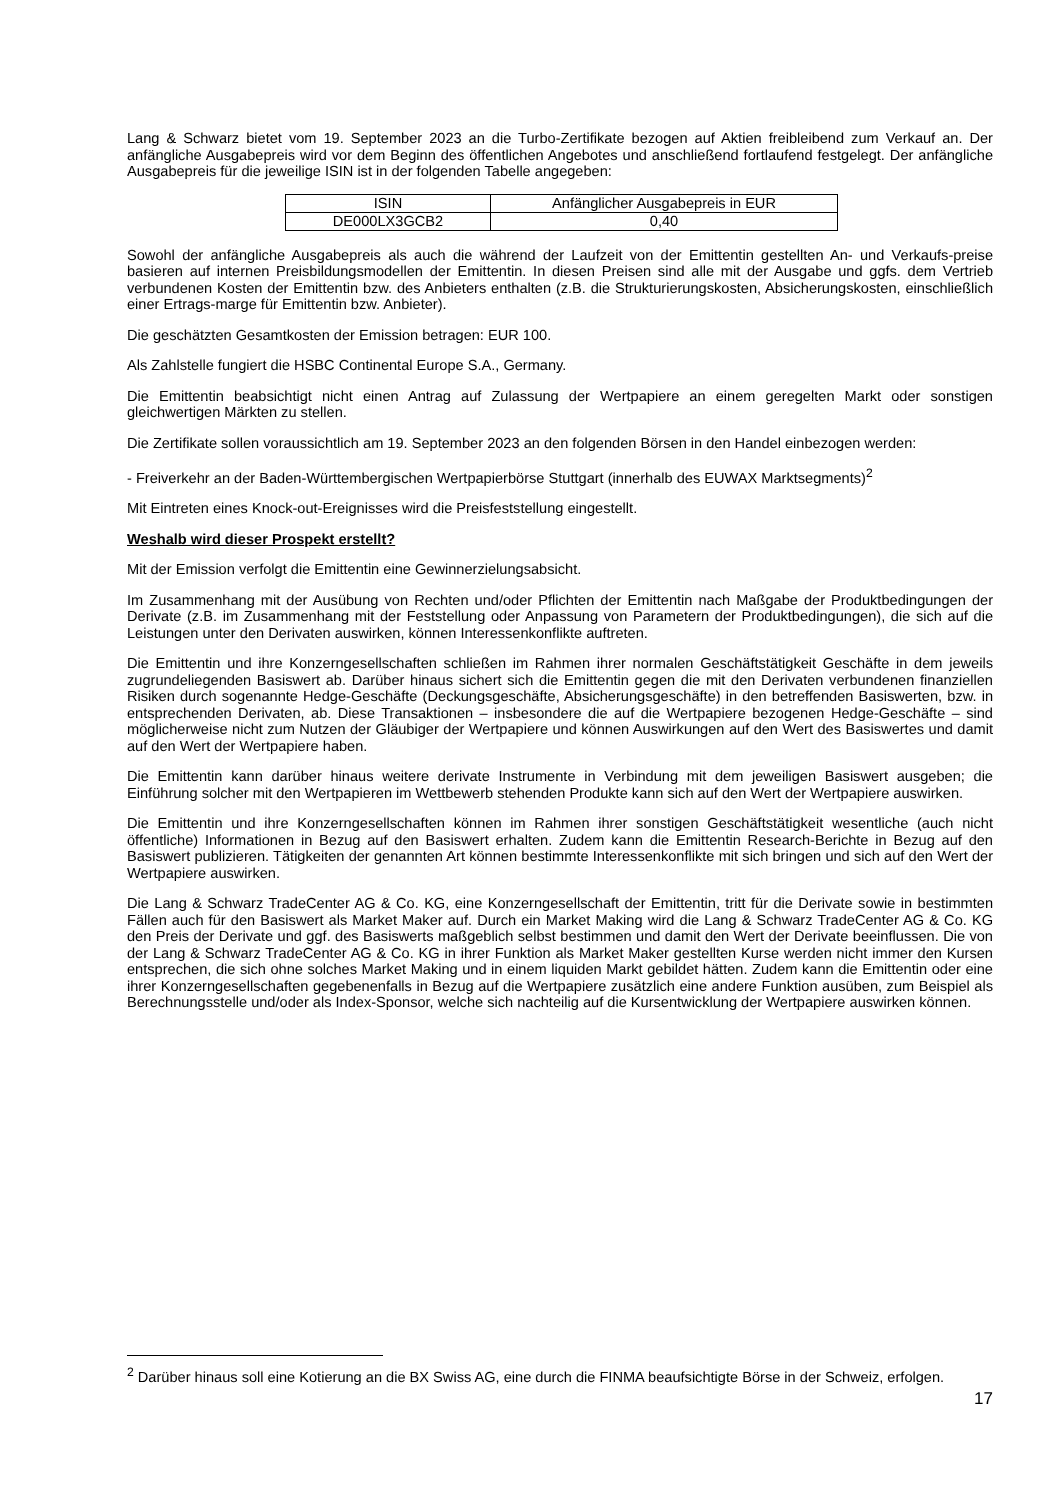Lang & Schwarz bietet vom 19. September 2023 an die Turbo-Zertifikate bezogen auf Aktien freibleibend zum Verkauf an. Der anfängliche Ausgabepreis wird vor dem Beginn des öffentlichen Angebotes und anschließend fortlaufend festgelegt. Der anfängliche Ausgabepreis für die jeweilige ISIN ist in der folgenden Tabelle angegeben:
| ISIN | Anfänglicher Ausgabepreis in EUR |
| DE000LX3GCB2 | 0,40 |
Sowohl der anfängliche Ausgabepreis als auch die während der Laufzeit von der Emittentin gestellten An- und Verkaufs-preise basieren auf internen Preisbildungsmodellen der Emittentin. In diesen Preisen sind alle mit der Ausgabe und ggfs. dem Vertrieb verbundenen Kosten der Emittentin bzw. des Anbieters enthalten (z.B. die Strukturierungskosten, Absicherungskosten, einschließlich einer Ertrags-marge für Emittentin bzw. Anbieter).
Die geschätzten Gesamtkosten der Emission betragen: EUR 100.
Als Zahlstelle fungiert die HSBC Continental Europe S.A., Germany.
Die Emittentin beabsichtigt nicht einen Antrag auf Zulassung der Wertpapiere an einem geregelten Markt oder sonstigen gleichwertigen Märkten zu stellen.
Die Zertifikate sollen voraussichtlich am 19. September 2023 an den folgenden Börsen in den Handel einbezogen werden:
- Freiverkehr an der Baden-Württembergischen Wertpapierbörse Stuttgart (innerhalb des EUWAX Marktsegments)<sup>2</sup>
Mit Eintreten eines Knock-out-Ereignisses wird die Preisfeststellung eingestellt.
Weshalb wird dieser Prospekt erstellt?
Mit der Emission verfolgt die Emittentin eine Gewinnerzielungsabsicht.
Im Zusammenhang mit der Ausübung von Rechten und/oder Pflichten der Emittentin nach Maßgabe der Produktbedingungen der Derivate (z.B. im Zusammenhang mit der Feststellung oder Anpassung von Parametern der Produktbedingungen), die sich auf die Leistungen unter den Derivaten auswirken, können Interessenkonflikte auftreten.
Die Emittentin und ihre Konzerngesellschaften schließen im Rahmen ihrer normalen Geschäftstätigkeit Geschäfte in dem jeweils zugrundeliegenden Basiswert ab. Darüber hinaus sichert sich die Emittentin gegen die mit den Derivaten verbundenen finanziellen Risiken durch sogenannte Hedge-Geschäfte (Deckungsgeschäfte, Absicherungsgeschäfte) in den betreffenden Basiswerten, bzw. in entsprechenden Derivaten, ab. Diese Transaktionen – insbesondere die auf die Wertpapiere bezogenen Hedge-Geschäfte – sind möglicherweise nicht zum Nutzen der Gläubiger der Wertpapiere und können Auswirkungen auf den Wert des Basiswertes und damit auf den Wert der Wertpapiere haben.
Die Emittentin kann darüber hinaus weitere derivate Instrumente in Verbindung mit dem jeweiligen Basiswert ausgeben; die Einführung solcher mit den Wertpapieren im Wettbewerb stehenden Produkte kann sich auf den Wert der Wertpapiere auswirken.
Die Emittentin und ihre Konzerngesellschaften können im Rahmen ihrer sonstigen Geschäftstätigkeit wesentliche (auch nicht öffentliche) Informationen in Bezug auf den Basiswert erhalten. Zudem kann die Emittentin Research-Berichte in Bezug auf den Basiswert publizieren. Tätigkeiten der genannten Art können bestimmte Interessenkonflikte mit sich bringen und sich auf den Wert der Wertpapiere auswirken.
Die Lang & Schwarz TradeCenter AG & Co. KG, eine Konzerngesellschaft der Emittentin, tritt für die Derivate sowie in bestimmten Fällen auch für den Basiswert als Market Maker auf. Durch ein Market Making wird die Lang & Schwarz TradeCenter AG & Co. KG den Preis der Derivate und ggf. des Basiswerts maßgeblich selbst bestimmen und damit den Wert der Derivate beeinflussen. Die von der Lang & Schwarz TradeCenter AG & Co. KG in ihrer Funktion als Market Maker gestellten Kurse werden nicht immer den Kursen entsprechen, die sich ohne solches Market Making und in einem liquiden Markt gebildet hätten. Zudem kann die Emittentin oder eine ihrer Konzerngesellschaften gegebenenfalls in Bezug auf die Wertpapiere zusätzlich eine andere Funktion ausüben, zum Beispiel als Berechnungsstelle und/oder als Index-Sponsor, welche sich nachteilig auf die Kursentwicklung der Wertpapiere auswirken können.
<sup>2</sup> Darüber hinaus soll eine Kotierung an die BX Swiss AG, eine durch die FINMA beaufsichtigte Börse in der Schweiz, erfolgen.
17